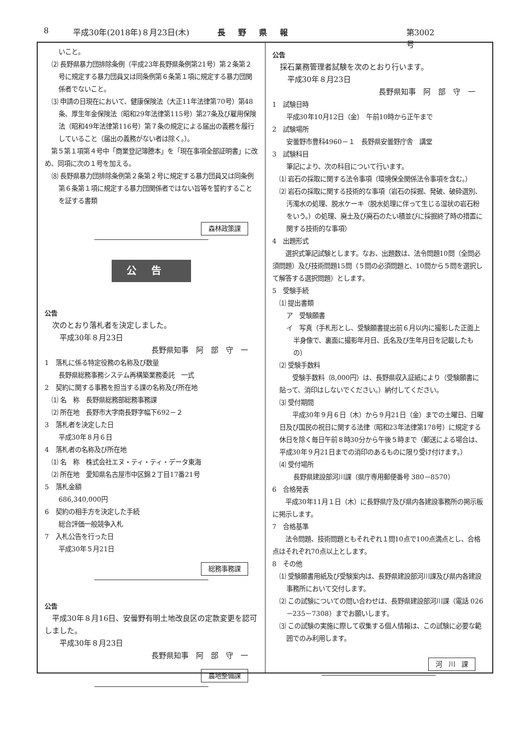8 平成30年(2018年)８月23日(木) 長野県報 第3002号
いこと。
⑵ 長野県暴力団排除条例（平成23年長野県条例第21号）第２条第２号に規定する暴力団員又は同条例第６条第１項に規定する暴力団関係者でないこと。
⑶ 申請の日現在において、健康保険法（大正11年法律第70号）第48条、厚生年金保険法（昭和29年法律第115号）第27条及び雇用保険法（昭和49年法律第116号）第７条の規定による届出の義務を履行していること（届出の義務がない者は除く。）。
　第５第１項第４号中「商業登記簿謄本」を「現在事項全部証明書」に改め、同項に次の１号を加える。
⑻ 長野県暴力団排除条例第２条第２号に規定する暴力団員又は同条例第６条第１項に規定する暴力団関係者ではない旨等を誓約することを証する書類
森林政策課
公告
公告
　次のとおり落札者を決定しました。
　　平成30年８月23日
長野県知事　阿　部　守　一
1　落札に係る特定役務の名称及び数量
長野県総務事務システム再構築業務委託　一式
2　契約に関する事務を担当する課の名称及び所在地
⑴ 名　称　長野県総務部総務事務課
⑵ 所在地　長野市大字南長野字幅下692－２
3　落札者を決定した日
平成30年８月６日
4　落札者の名称及び所在地
⑴ 名　称　株式会社エヌ・ティ・ティ・データ東海
⑵ 所在地　愛知県名古屋市中区錦２丁目17番21号
5　落札金額
686,340,000円
6　契約の相手方を決定した手続
総合評価一般競争入札
7　入札公告を行った日
平成30年５月21日
総務事務課
公告
　平成30年８月16日、安曇野有明土地改良区の定款変更を認可しました。
　　平成30年８月23日
長野県知事　阿　部　守　一
農地整備課
公告
　採石業務管理者試験を次のとおり行います。
　　平成30年８月23日
長野県知事　阿　部　守　一
1　試験日時
平成30年10月12日（金）　午前10時から正午まで
2　試験場所
安曇野市豊科4960－１　長野県安曇野庁舎　講堂
3　試験科目
筆記により、次の科目について行います。
⑴ 岩石の採取に関する法令事項（環境保全関係法令事項を含む。）
⑵ 岩石の採取に関する技術的な事項（岩石の採掘、発破、破砕選別、汚濁水の処理、脱水ケーキ（脱水処理に伴って生じる湿状の岩石粉をいう。）の処理、廃土及び廃石のたい積並びに採掘終了時の措置に関する技術的な事項）
4　出題形式
　　選択式筆記試験とします。なお、出題数は、法令問題10問（全問必須問題）及び技術問題15問（５問の必須問題と、10問から５問を選択して解答する選択問題）とします。
5　受験手続
⑴ 提出書類
ア　受験願書
イ　写真（手札形とし、受験願書提出前６月以内に撮影した正面上半身像で、裏面に撮影年月日、氏名及び生年月日を記載したもの）
⑵ 受験手数料
　　受験手数料（8,000円）は、長野県収入証紙により（受験願書に貼って、消印はしないでください。）納付してください。
⑶ 受付期間
　　平成30年９月６日（木）から９月21日（金）までの土曜日、日曜日及び国民の祝日に関する法律（昭和23年法律第178号）に規定する休日を除く毎日午前８時30分から午後５時まで（郵送による場合は、平成30年９月21日までの消印のあるものに限り受け付けます。）
⑷ 受付場所
長野県建設部河川課（県庁専用郵便番号 380－8570）
6　合格発表
　　平成30年11月１日（木）に長野県庁及び県内各建設事務所の掲示板に掲示します。
7　合格基準
　　法令問題、技術問題ともそれぞれ１問10点で100点満点とし、合格点はそれぞれ70点以上とします。
8　その他
⑴ 受験願書用紙及び受験案内は、長野県建設部河川課及び県内各建設事務所において交付します。
⑵ この試験についての問い合わせは、長野県建設部河川課（電話 026－235－7308）までお願いします。
⑶ この試験の実施に際して収集する個人情報は、この試験に必要な範囲でのみ利用します。
河　川　課